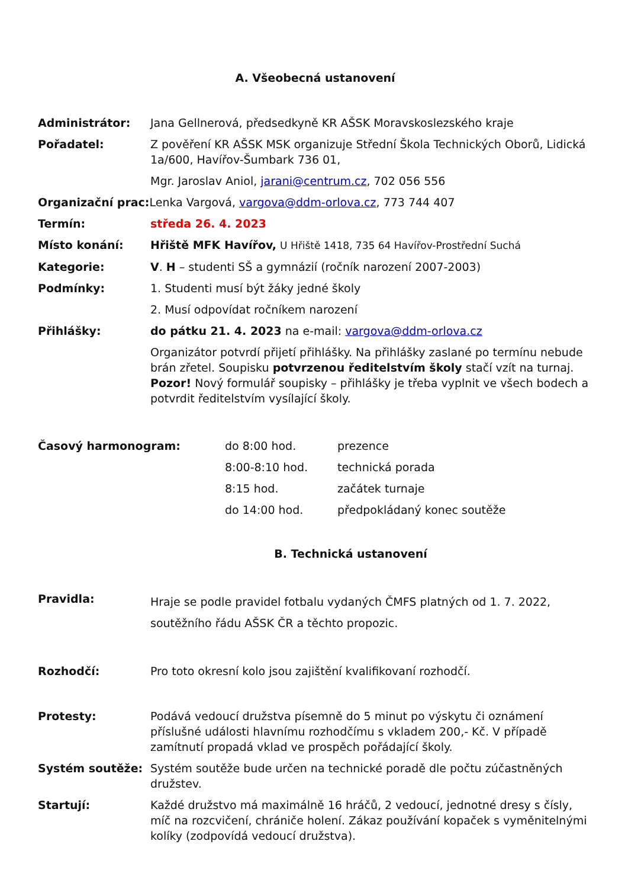A. Všeobecná ustanovení
Administrátor: Jana Gellnerová, předsedkyně KR AŠSK Moravskoslezského kraje
Pořadatel: Z pověření KR AŠSK MSK organizuje Střední Škola Technických Oborů, Lidická 1a/600, Havířov-Šumbark 736 01,
Mgr. Jaroslav Aniol, jarani@centrum.cz, 702 056 556
Organizační prac: Lenka Vargová, vargova@ddm-orlova.cz, 773 744 407
Termín: středa 26. 4. 2023
Místo konání: Hřiště MFK Havířov, U Hřiště 1418, 735 64 Havířov-Prostřední Suchá
Kategorie: V. H – studenti SŠ a gymnázií (ročník narození 2007-2003)
Podmínky: 1. Studenti musí být žáky jedné školy
2. Musí odpovídat ročníkem narození
Přihlášky: do pátku 21. 4. 2023 na e-mail: vargova@ddm-orlova.cz
Organizátor potvrdí přijetí přihlášky. Na přihlášky zaslané po termínu nebude brán zřetel. Soupisku potvrzenou ředitelstvím školy stačí vzít na turnaj. Pozor! Nový formulář soupisky – přihlášky je třeba vyplnit ve všech bodech a potvrdit ředitelstvím vysílající školy.
Časový harmonogram: do 8:00 hod. prezence
8:00-8:10 hod. technická porada
8:15 hod. začátek turnaje
do 14:00 hod. předpokládaný konec soutěže
B. Technická ustanovení
Pravidla:
Hraje se podle pravidel fotbalu vydaných ČMFS platných od 1. 7. 2022, soutěžního řádu AŠSK ČR a těchto propozic.
Rozhodčí: Pro toto okresní kolo jsou zajištění kvalifikovaní rozhodčí.
Protesty: Podává vedoucí družstva písemně do 5 minut po výskytu či oznámení příslušné události hlavnímu rozhodčímu s vkladem 200,- Kč. V případě zamítnutí propadá vklad ve prospěch pořádající školy.
Systém soutěže: Systém soutěže bude určen na technické poradě dle počtu zúčastněných družstev.
Startují: Každé družstvo má maximálně 16 hráčů, 2 vedoucí, jednotné dresy s čísly, míč na rozcvičení, chrániče holení. Zákaz používání kopaček s vyměnitelnými kolíky (zodpovídá vedoucí družstva).